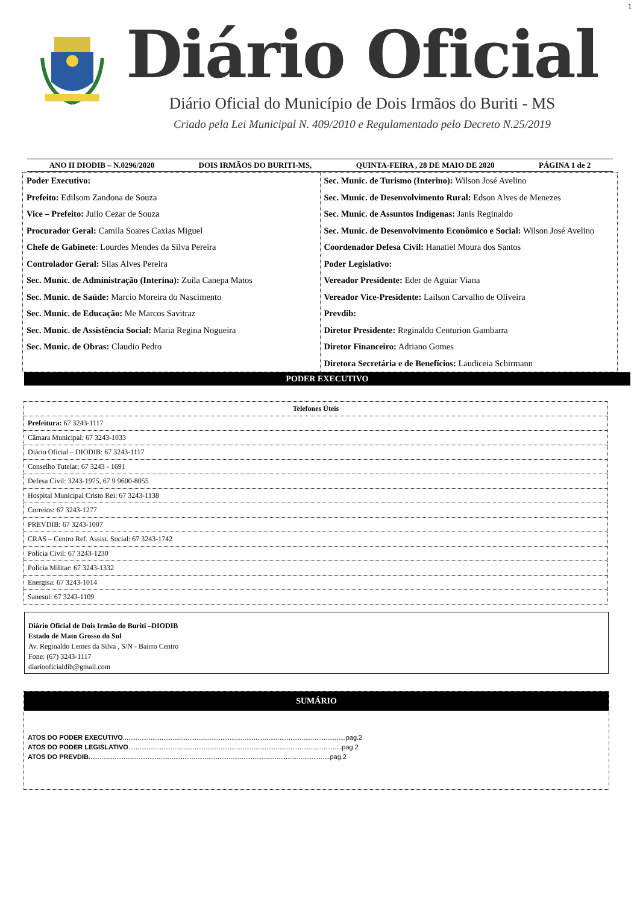1
Diário Oficial
Diário Oficial do Município de Dois Irmãos do Buriti - MS
Criado pela Lei Municipal N. 409/2010 e Regulamentado pelo Decreto N.25/2019
ANO II DIODIB – N.0296/2020 DOIS IRMÃOS DO BURITI-MS, QUINTA-FEIRA , 28 DE MAIO DE 2020 PÁGINA 1 de 2
Poder Executivo:
Prefeito: Edilsom Zandona de Souza
Vice – Prefeito: Julio Cezar de Souza
Procurador Geral: Camila Soares Caxias Miguel
Chefe de Gabinete: Lourdes Mendes da Silva Pereira
Controlador Geral: Silas Alves Pereira
Sec. Munic. de Administração (Interina): Zuila Canepa Matos
Sec. Munic. de Saúde: Marcio Moreira do Nascimento
Sec. Munic. de Educação: Me Marcos Savitraz
Sec. Munic. de Assistência Social: Maria Regina Nogueira
Sec. Munic. de Obras: Claudio Pedro
Sec. Munic. de Turismo (Interino): Wilson José Avelino
Sec. Munic. de Desenvolvimento Rural: Edson Alves de Menezes
Sec. Munic. de Assuntos Indígenas: Janis Reginaldo
Sec. Munic. de Desenvolvimento Econômico e Social: Wilson José Avelino
Coordenador Defesa Civil: Hanatiel Moura dos Santos
Poder Legislativo:
Vereador Presidente: Eder de Aguiar Viana
Vereador Vice-Presidente: Lailson Carvalho de Oliveira
Prevdib:
Diretor Presidente: Reginaldo Centurion Gambarra
Diretor Financeiro: Adriano Gomes
Diretora Secretária e de Benefícios: Laudiceia Schirmann
PODER EXECUTIVO
| Telefones Úteis |
| --- |
| Prefeitura: 67 3243-1117 |
| Câmara Municipal: 67 3243-1033 |
| Diário Oficial – DIODIB: 67 3243-1117 |
| Conselho Tutelar: 67 3243 - 1691 |
| Defesa Civil: 3243-1975, 67 9 9600-8055 |
| Hospital Municipal Cristo Rei: 67 3243-1138 |
| Correios: 67 3243-1277 |
| PREVDIB: 67 3243-1007 |
| CRAS – Centro Ref. Assist. Social: 67 3243-1742 |
| Polícia Civil: 67 3243-1230 |
| Polícia Militar: 67 3243-1332 |
| Energisa: 67 3243-1014 |
| Sanesul: 67 3243-1109 |
Diário Oficial de Dois Irmão do Buriti –DIODIB
Estado de Mato Grosso do Sul
Av. Reginaldo Lemes da Silva , S/N - Bairro Centro
Fone: (67) 3243-1117
diariooficialdib@gmail.com
SUMÁRIO
ATOS DO PODER EXECUTIVO.........................................................................................................................pag.2
ATOS DO PODER LEGISLATIVO....................................................................................................................pag.2
ATOS DO PREVDIB...................................................................................................................................pag.2